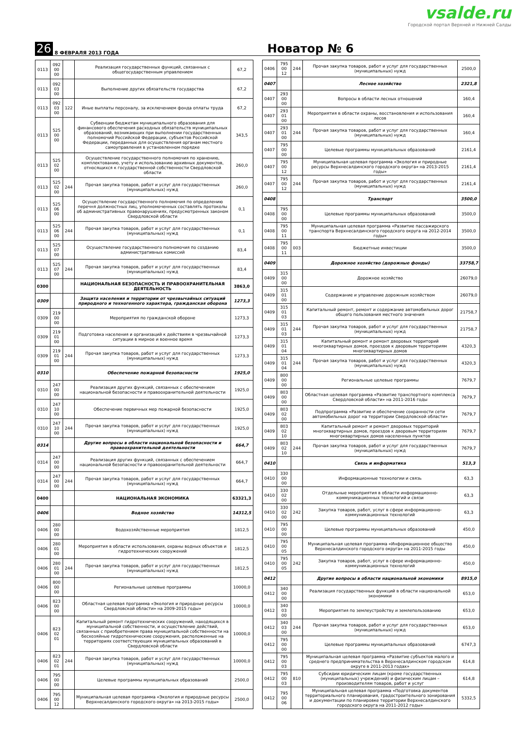vsalde.ru
Городской портал Верхней и Нижней Салды
26 8 ФЕВРАЛЯ 2013 ГОДА Новатор № 6
| 0113 | 092 00 00 | | Реализация государственных функций, связанных с общегосударственным управлением | 67,2 |
| 0113 | 092 03 00 | | Выполнение других обязательств государства | 67,2 |
| 0113 | 092 03 00 | 122 | Иные выплаты персоналу, за исключением фонда оплаты труда | 67,2 |
| 0113 | 525 00 00 | | Субвенции бюджетам муниципального образования для финансового обеспечения расходных обязательств муниципальных образований, возникающих при выполнении государственных полномочий Российской Федерации, субъектов Российской Федерации, переданных для осуществления органам местного самоуправления в установленном порядке | 343,5 |
| 0113 | 525 02 00 | | Осуществление государственного полномочия по хранению, комплектованию, учету и использованию архивных документов, относящихся к государственной собственности Свердловской области | 260,0 |
| 0113 | 525 02 00 | 244 | Прочая закупка товаров, работ и услуг для государственных (муниципальных) нужд | 260,0 |
| 0113 | 525 06 00 | | Осуществление государственного полномочия по определению перечня должностных лиц, уполномоченных составлять протоколы об административных правонарушениях, предусмотренных законом Свердловской области | 0,1 |
| 0113 | 525 06 00 | 244 | Прочая закупка товаров, работ и услуг для государственных (муниципальных) нужд | 0,1 |
| 0113 | 525 07 00 | | Осуществление государственного полномочия по созданию административных комиссий | 83,4 |
| 0113 | 525 07 00 | 244 | Прочая закупка товаров, работ и услуг для государственных (муниципальных) нужд | 83,4 |
| 0300 | | | НАЦИОНАЛЬНАЯ БЕЗОПАСНОСТЬ И ПРАВООХРАНИТЕЛЬНАЯ ДЕЯТЕЛЬНОСТЬ | 3863,0 |
| 0309 | | | Защита населения и территории от чрезвычайных ситуаций природного и техногенного характера, гражданская оборона | 1273,3 |
| 0309 | 219 00 00 | | Мероприятия по гражданской обороне | 1273,3 |
| 0309 | 219 01 00 | | Подготовка населения и организаций к действиям в чрезвычайной ситуации в мирное и военное время | 1273,3 |
| 0309 | 219 01 00 | 244 | Прочая закупка товаров, работ и услуг для государственных (муниципальных) нужд | 1273,3 |
| 0310 | | | Обеспечение пожарной безопасности | 1925,0 |
| 0310 | 247 00 00 | | Реализация других функций, связанных с обеспечением национальной безопасности и правоохранительной деятельности | 1925,0 |
| 0310 | 247 10 00 | | Обеспечение первичных мер пожарной безопасности | 1925,0 |
| 0310 | 247 10 00 | 244 | Прочая закупка товаров, работ и услуг для государственных (муниципальных) нужд | 1925,0 |
| 0314 | | | Другие вопросы в области национальной безопасности и правоохранительной деятельности | 664,7 |
| 0314 | 247 00 00 | | Реализация других функций, связанных с обеспечением национальной безопасности и правоохранительной деятельности | 664,7 |
| 0314 | 247 00 00 | 244 | Прочая закупка товаров, работ и услуг для государственных (муниципальных) нужд | 664,7 |
| 0400 | | | НАЦИОНАЛЬНАЯ ЭКОНОМИКА | 63321,3 |
| 0406 | | | Водное хозяйство | 14312,5 |
| 0406 | 280 00 00 | | Водохозяйственные мероприятия | 1812,5 |
| 0406 | 280 01 00 | | Мероприятия в области использования, охраны водных объектов и гидротехнических сооружений | 1812,5 |
| 0406 | 280 01 00 | 244 | Прочая закупка товаров, работ и услуг для государственных (муниципальных) нужд | 1812,5 |
| 0406 | 800 00 00 | | Региональные целевые программы | 10000,0 |
| 0406 | 823 00 00 | | Областная целевая программа «Экология и природные ресурсы Свердловской области» на 2009-2015 годы» | 10000,0 |
| 0406 | 823 02 01 | | Капитальный ремонт гидротехнических сооружений, находящихся в муниципальной собственности, и осуществление действий, связанных с приобретением права муниципальной собственности на бесхозяйные гидротехнические сооружения, расположенные на территориях соответствующих муниципальных образований в Свердловской области | 10000,0 |
| 0406 | 823 02 01 | 244 | Прочая закупка товаров, работ и услуг для государственных (муниципальных) нужд | 10000,0 |
| 0406 | 795 00 00 | | Целевые программы муниципальных образований | 2500,0 |
| 0406 | 795 00 12 | | Муниципальная целевая программа «Экология и природные ресурсы Верхнесалдинского городского округа» на 2013-2015 годы» | 2500,0 |
| 0406 | 795 00 12 | 244 | Прочая закупка товаров, работ и услуг для государственных (муниципальных) нужд | 2500,0 |
| 0407 | | | Лесное хозяйство | 2321,8 |
| 0407 | 293 00 00 | | Вопросы в области лесных отношений | 160,4 |
| 0407 | 293 01 00 | | Мероприятия в области охраны, восстановления и использования лесов | 160,4 |
| 0407 | 293 01 00 | 244 | Прочая закупка товаров, работ и услуг для государственных (муниципальных) нужд | 160,4 |
| 0407 | 795 00 00 | | Целевые программы муниципальных образований | 2161,4 |
| 0407 | 795 00 12 | | Муниципальная целевая программа «Экология и природные ресурсы Верхнесалдинского городского округа» на 2013-2015 годы» | 2161,4 |
| 0407 | 795 00 12 | 244 | Прочая закупка товаров, работ и услуг для государственных (муниципальных) нужд | 2161,4 |
| 0408 | | | Транспорт | 3500,0 |
| 0408 | 795 00 00 | | Целевые программы муниципальных образований | 3500,0 |
| 0408 | 795 00 11 | | Муниципальная целевая программа «Развитие пассажирского транспорта Верхнесалдинского городского округа на 2012-2014 годы» | 3500,0 |
| 0408 | 795 00 11 | 003 | Бюджетные инвестиции | 3500,0 |
| 0409 | | | Дорожное хозяйство (дорожные фонды) | 33758,7 |
| 0409 | 315 00 00 | | Дорожное хозяйство | 26079,0 |
| 0409 | 315 01 00 | | Содержание и управление дорожным хозяйством | 26079,0 |
| 0409 | 315 01 03 | | Капитальный ремонт, ремонт и содержание автомобильных дорог общего пользования местного значения | 21758,7 |
| 0409 | 315 01 03 | 244 | Прочая закупка товаров, работ и услуг для государственных (муниципальных) нужд | 21758,7 |
| 0409 | 315 01 04 | | Капитальный ремонт и ремонт дворовых территорий многоквартирных домов, проездов к дворовым территориям многоквартирных домов | 4320,3 |
| 0409 | 315 01 04 | 244 | Прочая закупка товаров, работ и услуг для государственных (муниципальных) нужд | 4320,3 |
| 0409 | 800 00 00 | | Региональные целевые программы | 7679,7 |
| 0409 | 803 00 00 | | Областная целевая программа «Развитие транспортного комплекса Свердловской области» на 2011-2016 годы | 7679,7 |
| 0409 | 803 02 00 | | Подпрограмма «Развитие и обеспечение сохранности сети автомобильных дорог на территории Свердловской области» | 7679,7 |
| 0409 | 803 02 10 | | Капитальный ремонт и ремонт дворовых территорий многоквартирных домов, проездов к дворовым территориям многоквартирных домов населенных пунктов | 7679,7 |
| 0409 | 803 02 10 | 244 | Прочая закупка товаров, работ и услуг для государственных (муниципальных) нужд | 7679,7 |
| 0410 | | | Связь и информатика | 513,3 |
| 0410 | 330 00 00 | | Информационные технологии и связь | 63,3 |
| 0410 | 330 02 00 | | Отдельные мероприятия в области информационно-коммуникационных технологий и связи | 63,3 |
| 0410 | 330 02 00 | 242 | Закупка товаров, работ, услуг в сфере информационно-коммуникационных технологий | 63,3 |
| 0410 | 795 00 00 | | Целевые программы муниципальных образований | 450,0 |
| 0410 | 795 00 05 | | Муниципальная целевая программа «Информационное общество Верхнесалдинского городского округа» на 2011-2015 годы | 450,0 |
| 0410 | 795 00 05 | 242 | Закупка товаров, работ, услуг в сфере информационно-коммуникационных технологий | 450,0 |
| 0412 | | | Другие вопросы в области национальной экономики | 8915,0 |
| 0412 | 340 00 00 | | Реализация государственных функций в области национальной экономики | 653,0 |
| 0412 | 340 03 00 | | Мероприятия по землеустройству и землепользованию | 653,0 |
| 0412 | 340 03 00 | 244 | Прочая закупка товаров, работ и услуг для государственных (муниципальных) нужд | 653,0 |
| 0412 | 795 00 00 | | Целевые программы муниципальных образований | 6747,3 |
| 0412 | 795 00 03 | | Муниципальная целевая программа «Развитие субъектов малого и среднего предпринимательства в Верхнесалдинском городском округе в 2011-2013 годах» | 614,8 |
| 0412 | 795 00 03 | 810 | Субсидии юридическим лицам (кроме государственных (муниципальных) учреждений) и физическим лицам – производителям товаров, работ и услуг | 614,8 |
| 0412 | 795 00 06 | | Муниципальная целевая программа «Подготовка документов территориального планирования, градостроительного зонирования и документации по планировке территории Верхнесалдинского городского округа на 2011-2012 годы» | 5332,5 |